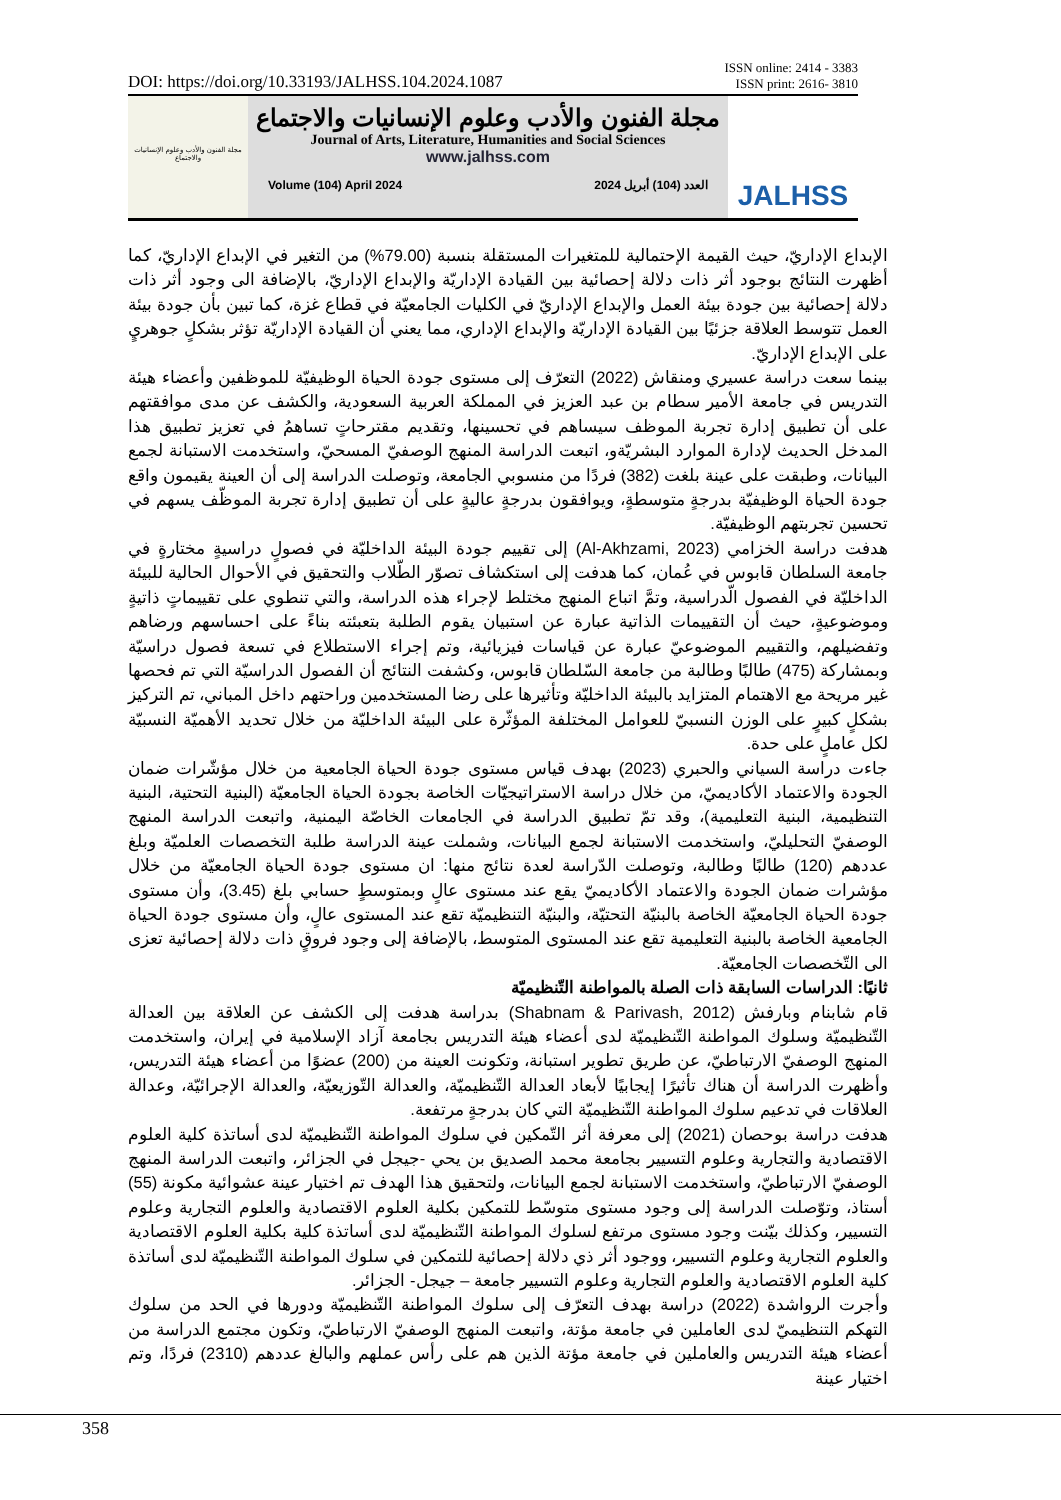DOI: https://doi.org/10.33193/JALHSS.104.2024.1087
ISSN online: 2414 - 3383
ISSN print: 2616- 3810
مجلة الفنون والأدب وعلوم الإنسانيات والاجتماع
مجلة الفنون والأدب وعلوم الإنسانيات والاجتماع
Journal of Arts, Literature, Humanities and Social Sciences
www.jalhss.com
Volume (104) April 2024 العدد (104) أبريل 2024
JALHSS
الإبداع الإداريّ، حيث القيمة الإحتمالية للمتغيرات المستقلة بنسبة (79.00%) من التغير في الإبداع الإداريّ، كما أظهرت النتائج بوجود أثر ذات دلالة إحصائية بين القيادة الإداريّة والإبداع الإداريّ، بالإضافة الى وجود أثر ذات دلالة إحصائية بين جودة بيئة العمل والإبداع الإداريّ في الكليات الجامعيّة في قطاع غزة، كما تبين بأن جودة بيئة العمل تتوسط العلاقة جزئيًا بين القيادة الإداريّة والإبداع الإداري، مما يعني أن القيادة الإداريّة تؤثر بشكلٍ جوهريٍ على الإبداع الإداريّ.
بينما سعت دراسة عسيري ومنقاش (2022) التعرّف إلى مستوى جودة الحياة الوظيفيّة للموظفين وأعضاء هيئة التدريس في جامعة الأمير سطام بن عبد العزيز في المملكة العربية السعودية، والكشف عن مدى موافقتهم على أن تطبيق إدارة تجربة الموظف سيساهم في تحسينها، وتقديم مقترحاتٍ تساهمُ في تعزيز تطبيق هذا المدخل الحديث لإدارة الموارد البشريّةو، اتبعت الدراسة المنهج الوصفيّ المسحيّ، واستخدمت الاستبانة لجمع البيانات، وطبقت على عينة بلغت (382) فردًا من منسوبي الجامعة، وتوصلت الدراسة إلى أن العينة يقيمون واقع جودة الحياة الوظيفيّة بدرجةٍ متوسطةٍ، ويوافقون بدرجةٍ عاليةٍ على أن تطبيق إدارة تجربة الموظّف يسهم في تحسين تجربتهم الوظيفيّة.
هدفت دراسة الخزامي (Al-Akhzami, 2023) إلى تقييم جودة البيئة الداخليّة في فصولٍ دراسيةٍ مختارةٍ في جامعة السلطان قابوس في عُمان، كما هدفت إلى استكشاف تصوّر الطّلاب والتحقيق في الأحوال الحالية للبيئة الداخليّة في الفصول الّدراسية، وتمَّ اتباع المنهج مختلط لإجراء هذه الدراسة، والتي تنطوي على تقييماتٍ ذاتيةٍ وموضوعيةٍ، حيث أن التقييمات الذاتية عبارة عن استبيان يقوم الطلبة بتعبئته بناءً على احساسهم ورضاهم وتفضيلهم، والتقييم الموضوعيّ عبارة عن قياسات فيزيائية، وتم إجراء الاستطلاع في تسعة فصول دراسيّة وبمشاركة (475) طالبًا وطالبة من جامعة السّلطان قابوس، وكشفت النتائج أن الفصول الدراسيّة التي تم فحصها غير مريحة مع الاهتمام المتزايد بالبيئة الداخليّة وتأثيرها على رضا المستخدمين وراحتهم داخل المباني، تم التركيز بشكلٍ كبيرٍ على الوزن النسبيّ للعوامل المختلفة المؤثّرة على البيئة الداخليّة من خلال تحديد الأهميّة النسبيّة لكل عاملٍ على حدة.
جاءت دراسة السياني والحبري (2023) بهدف قياس مستوى جودة الحياة الجامعية من خلال مؤشّرات ضمان الجودة والاعتماد الأكاديميّ، من خلال دراسة الاستراتيجيّات الخاصة بجودة الحياة الجامعيّة (البنية التحتية، البنية التنظيمية، البنية التعليمية)، وقد تمّ تطبيق الدراسة في الجامعات الخاصّة اليمنية، واتبعت الدراسة المنهج الوصفيّ التحليليّ، واستخدمت الاستبانة لجمع البيانات، وشملت عينة الدراسة طلبة التخصصات العلميّة وبلغ عددهم (120) طالبًا وطالبة، وتوصلت الدّراسة لعدة نتائج منها: ان مستوى جودة الحياة الجامعيّة من خلال مؤشرات ضمان الجودة والاعتماد الأكاديميّ يقع عند مستوى عالٍ وبمتوسطٍ حسابي بلغ (3.45)، وأن مستوى جودة الحياة الجامعيّة الخاصة بالبنيّة التحتيّة، والبنيّة التنظيميّة تقع عند المستوى عالٍ، وأن مستوى جودة الحياة الجامعية الخاصة بالبنية التعليمية تقع عند المستوى المتوسط، بالإضافة إلى وجود فروقٍ ذات دلالة إحصائية تعزى الى التّخصصات الجامعيّة.
ثانيًا: الدراسات السابقة ذات الصلة بالمواطنة التّنظيميّة
قام شابنام وبارفش (Shabnam & Parivash, 2012) بدراسة هدفت إلى الكشف عن العلاقة بين العدالة التّنظيميّة وسلوك المواطنة التّنظيميّة لدى أعضاء هيئة التدريس بجامعة آزاد الإسلامية في إيران، واستخدمت المنهج الوصفيّ الارتباطيّ، عن طريق تطوير استبانة، وتكونت العينة من (200) عضوًا من أعضاء هيئة التدريس، وأظهرت الدراسة أن هناك تأثيرًا إيجابيًا لأبعاد العدالة التّنظيميّة، والعدالة التّوزيعيّة، والعدالة الإجرائيّة، وعدالة العلاقات في تدعيم سلوك المواطنة التّنظيميّة التي كان بدرجةٍ مرتفعة.
هدفت دراسة بوحصان (2021) إلى معرفة أثر التّمكين في سلوك المواطنة التّنظيميّة لدى أساتذة كلية العلوم الاقتصادية والتجارية وعلوم التسيير بجامعة محمد الصديق بن يحي -جيجل في الجزائر، واتبعت الدراسة المنهج الوصفيّ الارتباطيّ، واستخدمت الاستبانة لجمع البيانات، ولتحقيق هذا الهدف تم اختيار عينة عشوائية مكونة (55) أستاذ، وتوّصلت الدراسة إلى وجود مستوى متوسّط للتمكين بكلية العلوم الاقتصادية والعلوم التجارية وعلوم التسيير، وكذلك بيّنت وجود مستوى مرتفع لسلوك المواطنة التّنظيميّة لدى أساتذة كلية بكلية العلوم الاقتصادية والعلوم التجارية وعلوم التسيير، ووجود أثر ذي دلالة إحصائية للتمكين في سلوك المواطنة التّنظيميّة لدى أساتذة كلية العلوم الاقتصادية والعلوم التجارية وعلوم التسيير جامعة – جيجل- الجزائر.
وأجرت الرواشدة (2022) دراسة بهدف التعرّف إلى سلوك المواطنة التّنظيميّة ودورها في الحد من سلوك التهكم التنظيميّ لدى العاملين في جامعة مؤتة، واتبعت المنهج الوصفيّ الارتباطيّ، وتكون مجتمع الدراسة من أعضاء هيئة التدريس والعاملين في جامعة مؤتة الذين هم على رأس عملهم والبالغ عددهم (2310) فردًا، وتم اختيار عينة
358